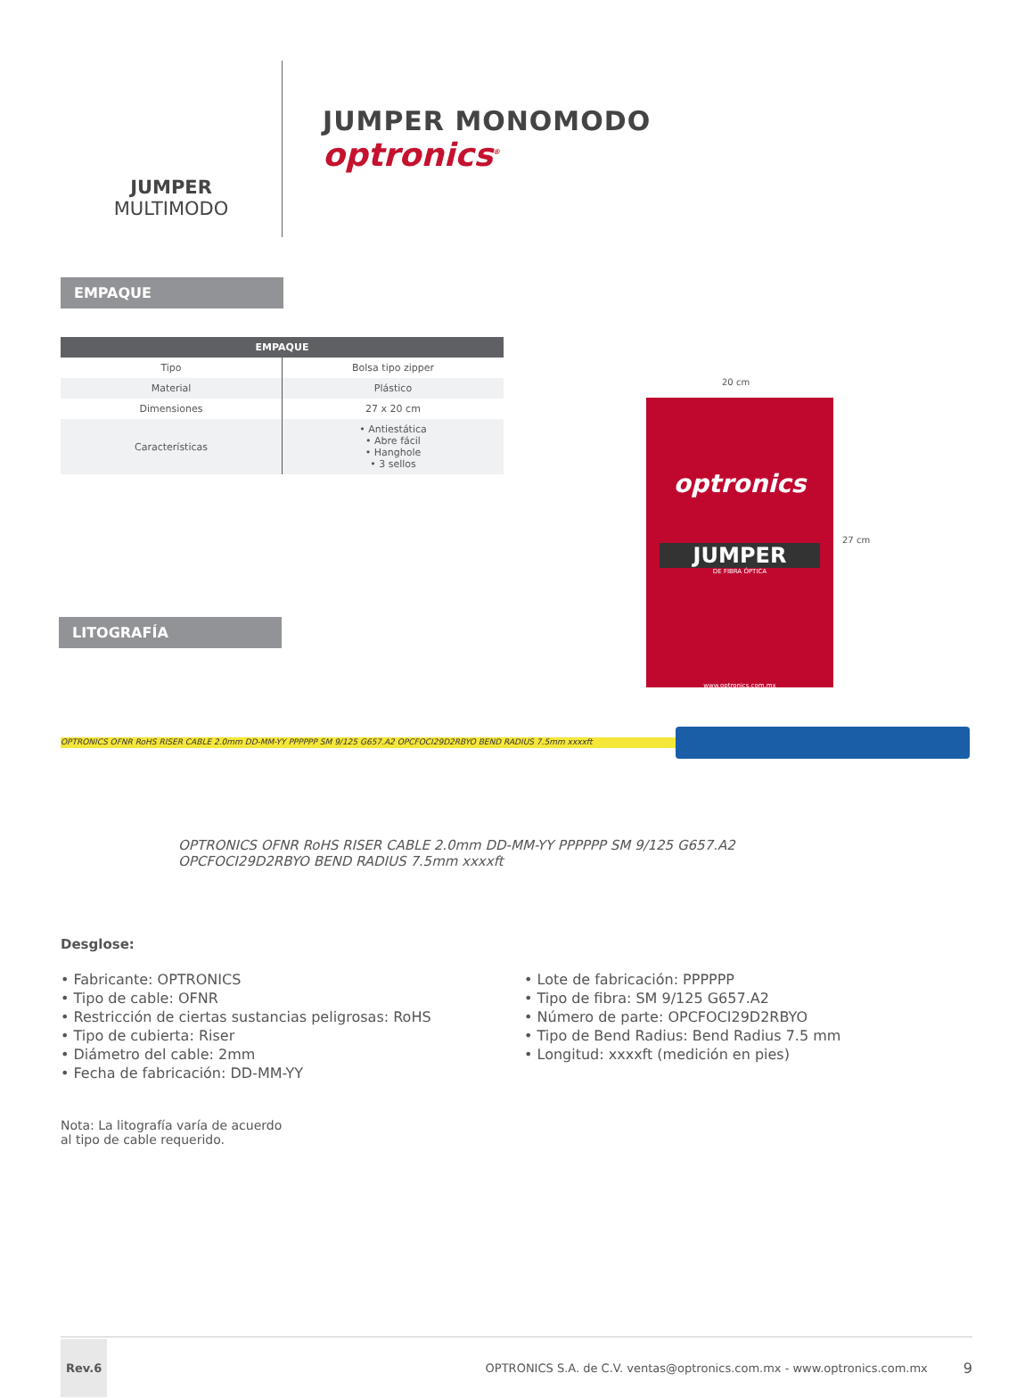JUMPER
MULTIMODO
JUMPER MONOMODO
optronics<sup>®</sup>
EMPAQUE
| EMPAQUE | |
| --- | --- |
| Tipo | Bolsa tipo zipper |
| Material | Plástico |
| Dimensiones | 27 x 20 cm |
| Características | • Antiestática • Abre fácil • Hanghole • 3 sellos |
20 cm
27 cm
optronics
JUMPER
DE FIBRA ÓPTICA
www.optronics.com.mx
LITOGRAFÍA
OPTRONICS OFNR RoHS RISER CABLE 2.0mm DD-MM-YY PPPPPP SM 9/125 G657.A2 OPCFOCI29D2RBYO BEND RADIUS 7.5mm xxxxft
OPTRONICS OFNR RoHS RISER CABLE 2.0mm DD-MM-YY PPPPPP SM 9/125 G657.A2
OPCFOCI29D2RBYO BEND RADIUS 7.5mm xxxxft
Desglose:
• Fabricante: OPTRONICS
• Tipo de cable: OFNR
• Restricción de ciertas sustancias peligrosas: RoHS
• Tipo de cubierta: Riser
• Diámetro del cable: 2mm
• Fecha de fabricación: DD-MM-YY
• Lote de fabricación: PPPPPP
• Tipo de fibra: SM 9/125 G657.A2
• Número de parte: OPCFOCI29D2RBYO
• Tipo de Bend Radius: Bend Radius 7.5 mm
• Longitud: xxxxft (medición en pies)
Nota: La litografía varía de acuerdo
al tipo de cable requerido.
Rev.6 OPTRONICS S.A. de C.V. ventas@optronics.com.mx - www.optronics.com.mx 9